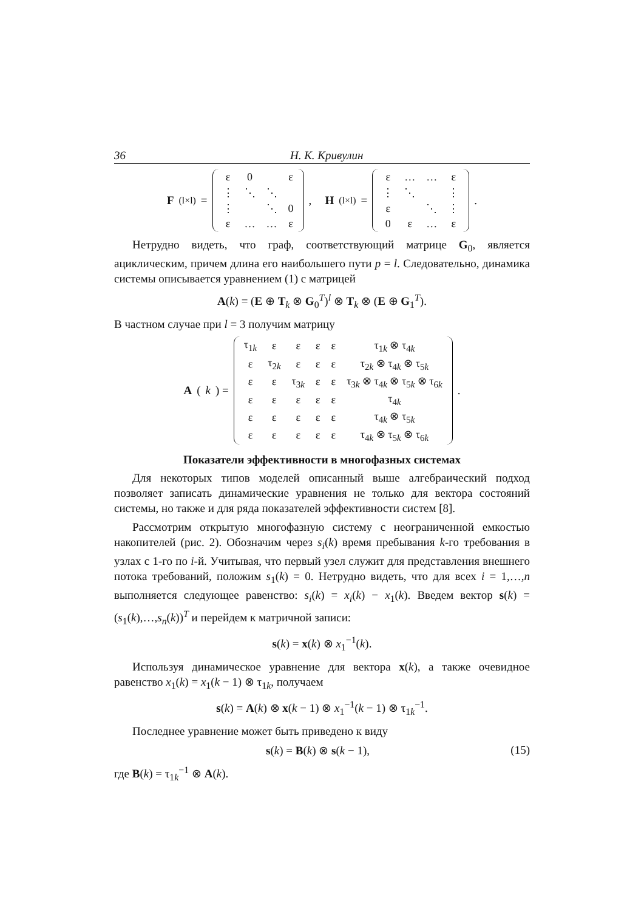36 Н. К. Кривулин
F<sub>(l×l)</sub> =
| ε | 0 | | ε |
| ⋮ | ⋱ | ⋱ | |
| ⋮ | | ⋱ | 0 |
| ε | … | … | ε |
, H<sub>(l×l)</sub> =
| ε | … | … | ε |
| ⋮ | ⋱ | | ⋮ |
| ε | | ⋱ | ⋮ |
| 0 | ε | … | ε |
.
Нетрудно видеть, что граф, соответствующий матрице G<sub>0</sub>, является ациклическим, причем длина его наибольшего пути p = l. Следовательно, динамика системы описывается уравнением (1) с матрицей
A(k) = (E ⊕ T<sub>k</sub> ⊗ G<sub>0</sub><sup>T</sup>)<sup>l</sup> ⊗ T<sub>k</sub> ⊗ (E ⊕ G<sub>1</sub><sup>T</sup>).
В частном случае при l = 3 получим матрицу
A (k) =
| τ<sub>1k</sub> | ε | ε | ε | ε | τ<sub>1k</sub> ⊗ τ<sub>4k</sub> |
| ε | τ<sub>2k</sub> | ε | ε | ε | τ<sub>2k</sub> ⊗ τ<sub>4k</sub> ⊗ τ<sub>5k</sub> |
| ε | ε | τ<sub>3k</sub> | ε | ε | τ<sub>3k</sub> ⊗ τ<sub>4k</sub> ⊗ τ<sub>5k</sub> ⊗ τ<sub>6k</sub> |
| ε | ε | ε | ε | ε | τ<sub>4k</sub> |
| ε | ε | ε | ε | ε | τ<sub>4k</sub> ⊗ τ<sub>5k</sub> |
| ε | ε | ε | ε | ε | τ<sub>4k</sub> ⊗ τ<sub>5k</sub> ⊗ τ<sub>6k</sub> |
.
Показатели эффективности в многофазных системах
Для некоторых типов моделей описанный выше алгебраический подход позволяет записать динамические уравнения не только для вектора состояний системы, но также и для ряда показателей эффективности систем [8].
Рассмотрим открытую многофазную систему с неограниченной емкостью накопителей (рис. 2). Обозначим через s<sub>i</sub>(k) время пребывания k-го требования в узлах с 1-го по i-й. Учитывая, что первый узел служит для представления внешнего потока требований, положим s<sub>1</sub>(k) = 0. Нетрудно видеть, что для всех i = 1,…,n выполняется следующее равенство: s<sub>i</sub>(k) = x<sub>i</sub>(k) − x<sub>1</sub>(k). Введем вектор s(k) = (s<sub>1</sub>(k),…,s<sub>n</sub>(k))<sup>T</sup> и перейдем к матричной записи:
s(k) = x(k) ⊗ x<sub>1</sub><sup>−1</sup>(k).
Используя динамическое уравнение для вектора x(k), а также очевидное равенство x<sub>1</sub>(k) = x<sub>1</sub>(k − 1) ⊗ τ<sub>1k</sub>, получаем
s(k) = A(k) ⊗ x(k − 1) ⊗ x<sub>1</sub><sup>−1</sup>(k − 1) ⊗ τ<sub>1k</sub><sup>−1</sup>.
Последнее уравнение может быть приведено к виду
s(k) = B(k) ⊗ s(k − 1), (15)
где B(k) = τ<sub>1k</sub><sup>−1</sup> ⊗ A(k).